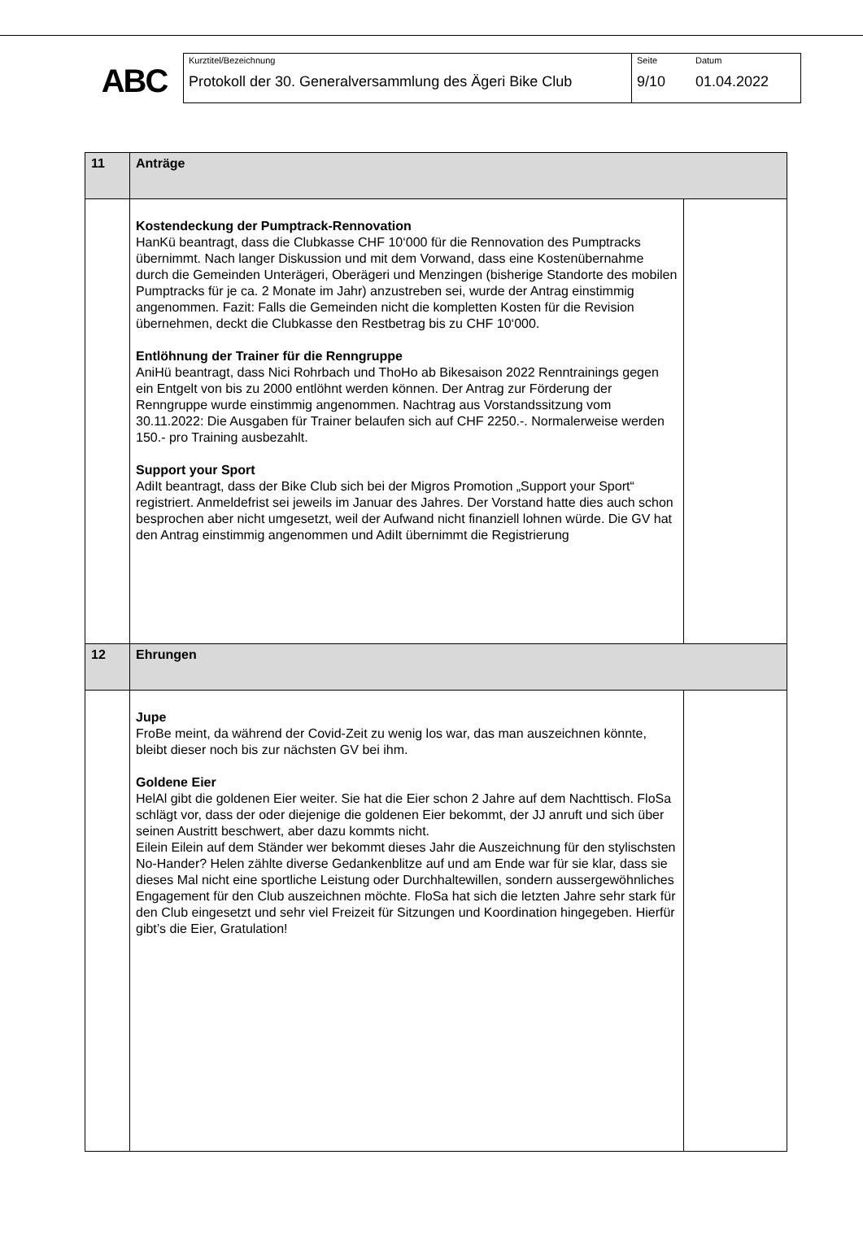ABC
Kurztitel/Bezeichnung
Protokoll der 30. Generalversammlung des Ägeri Bike Club
Seite
9/10
Datum
01.04.2022
| 11 | Anträge | |
| | Kostendeckung der Pumptrack-Rennovation HanKü beantragt, dass die Clubkasse CHF 10‘000 für die Rennovation des Pumptracks übernimmt. Nach langer Diskussion und mit dem Vorwand, dass eine Kostenübernahme durch die Gemeinden Unterägeri, Oberägeri und Menzingen (bisherige Standorte des mobilen Pumptracks für je ca. 2 Monate im Jahr) anzustreben sei, wurde der Antrag einstimmig angenommen. Fazit: Falls die Gemeinden nicht die kompletten Kosten für die Revision übernehmen, deckt die Clubkasse den Restbetrag bis zu CHF 10‘000. Entlöhnung der Trainer für die Renngruppe AniHü beantragt, dass Nici Rohrbach und ThoHo ab Bikesaison 2022 Renntrainings gegen ein Entgelt von bis zu 2000 entlöhnt werden können. Der Antrag zur Förderung der Renngruppe wurde einstimmig angenommen. Nachtrag aus Vorstandssitzung vom 30.11.2022: Die Ausgaben für Trainer belaufen sich auf CHF 2250.-. Normalerweise werden 150.- pro Training ausbezahlt. Support your Sport AdiIt beantragt, dass der Bike Club sich bei der Migros Promotion „Support your Sport“ registriert. Anmeldefrist sei jeweils im Januar des Jahres. Der Vorstand hatte dies auch schon besprochen aber nicht umgesetzt, weil der Aufwand nicht finanziell lohnen würde. Die GV hat den Antrag einstimmig angenommen und AdiIt übernimmt die Registrierung | |
| 12 | Ehrungen | |
| | Jupe FroBe meint, da während der Covid-Zeit zu wenig los war, das man auszeichnen könnte, bleibt dieser noch bis zur nächsten GV bei ihm. Goldene Eier HelAl gibt die goldenen Eier weiter. Sie hat die Eier schon 2 Jahre auf dem Nachttisch. FloSa schlägt vor, dass der oder diejenige die goldenen Eier bekommt, der JJ anruft und sich über seinen Austritt beschwert, aber dazu kommts nicht. Eilein Eilein auf dem Ständer wer bekommt dieses Jahr die Auszeichnung für den stylischsten No-Hander? Helen zählte diverse Gedankenblitze auf und am Ende war für sie klar, dass sie dieses Mal nicht eine sportliche Leistung oder Durchhaltewillen, sondern aussergewöhnliches Engagement für den Club auszeichnen möchte. FloSa hat sich die letzten Jahre sehr stark für den Club eingesetzt und sehr viel Freizeit für Sitzungen und Koordination hingegeben. Hierfür gibt’s die Eier, Gratulation! | |